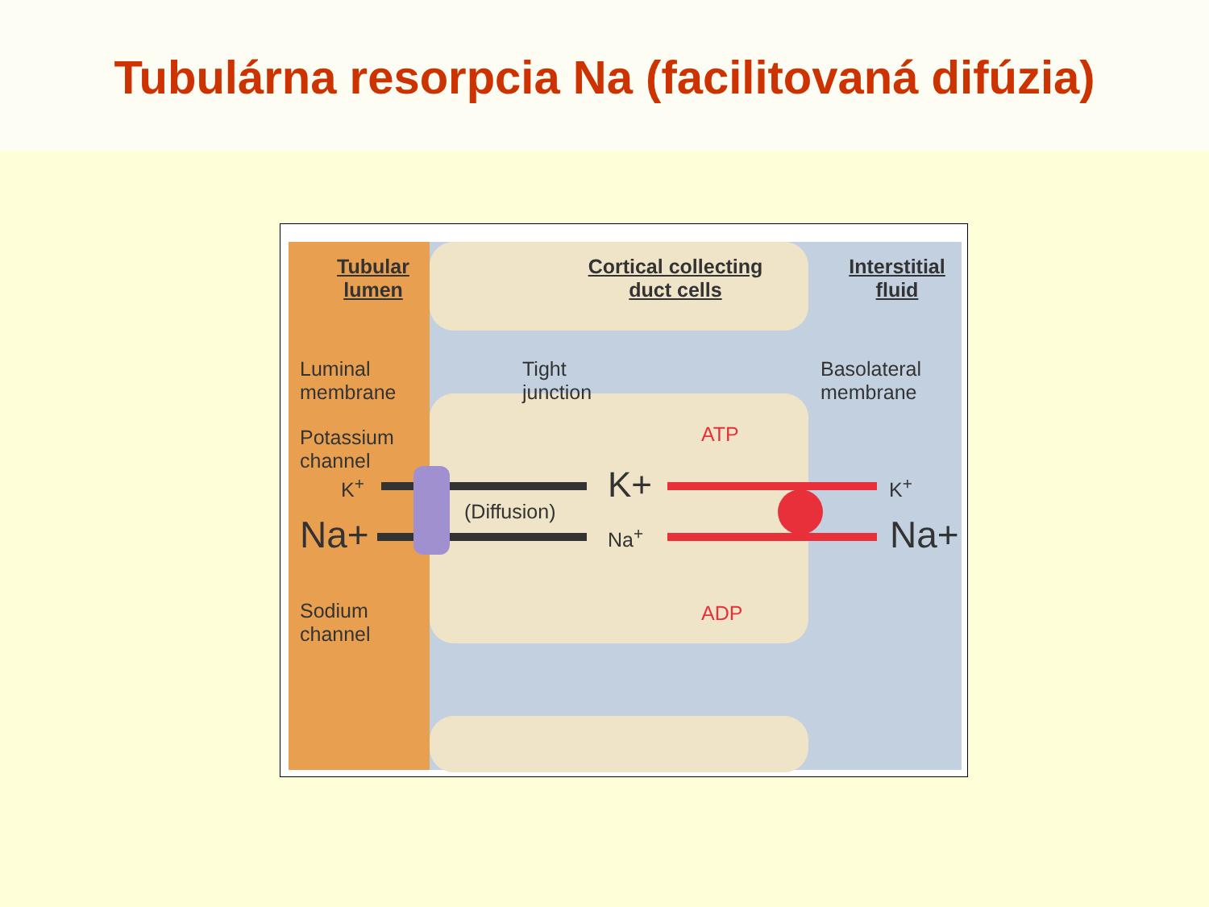Tubulárna resorpcia Na (facilitovaná difúzia)
Tubular
lumen
Cortical collecting
duct cells
Interstitial
fluid
Luminal
membrane
Tight
junction
Basolateral
membrane
Potassium
channel
ATP
K<sup>+</sup> K+ K<sup>+</sup>
(Diffusion)
Na+ Na<sup>+</sup> Na+
Sodium
channel
ADP